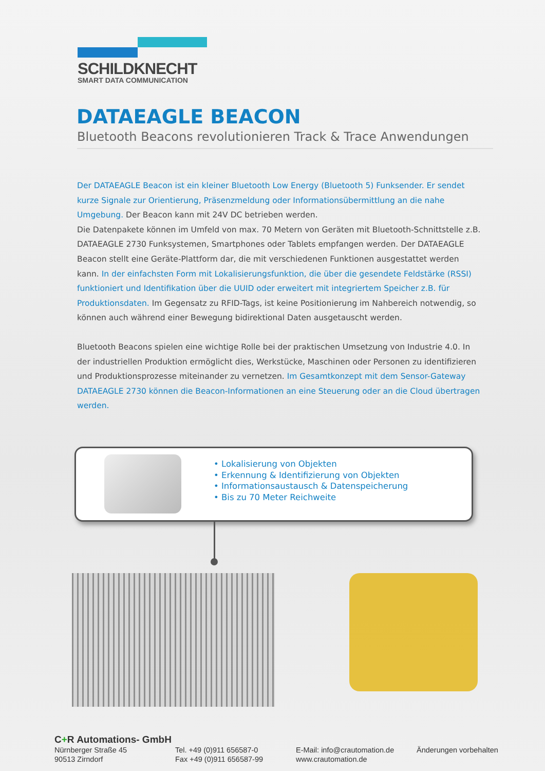SCHILDKNECHT
SMART DATA COMMUNICATION
DATAEAGLE BEACON
Bluetooth Beacons revolutionieren Track & Trace Anwendungen
Der DATAEAGLE Beacon ist ein kleiner Bluetooth Low Energy (Bluetooth 5) Funksender. Er sendet kurze Signale zur Orientierung, Präsenzmeldung oder Informationsübermittlung an die nahe Umgebung. Der Beacon kann mit 24V DC betrieben werden.
Die Datenpakete können im Umfeld von max. 70 Metern von Geräten mit Bluetooth-Schnittstelle z.B. DATAEAGLE 2730 Funksystemen, Smartphones oder Tablets empfangen werden. Der DATAEAGLE Beacon stellt eine Geräte-Plattform dar, die mit verschiedenen Funktionen ausgestattet werden kann. In der einfachsten Form mit Lokalisierungsfunktion, die über die gesendete Feldstärke (RSSI) funktioniert und Identifikation über die UUID oder erweitert mit integriertem Speicher z.B. für Produktionsdaten. Im Gegensatz zu RFID-Tags, ist keine Positionierung im Nahbereich notwendig, so können auch während einer Bewegung bidirektional Daten ausgetauscht werden.
Bluetooth Beacons spielen eine wichtige Rolle bei der praktischen Umsetzung von Industrie 4.0. In der industriellen Produktion ermöglicht dies, Werkstücke, Maschinen oder Personen zu identifizieren und Produktionsprozesse miteinander zu vernetzen. Im Gesamtkonzept mit dem Sensor-Gateway DATAEAGLE 2730 können die Beacon-Informationen an eine Steuerung oder an die Cloud übertragen werden.
• Lokalisierung von Objekten
• Erkennung & Identifizierung von Objekten
• Informationsaustausch & Datenspeicherung
• Bis zu 70 Meter Reichweite
C+R Automations- GmbH
Nürnberger Straße 45
90513 Zirndorf
Tel. +49 (0)911 656587-0
Fax +49 (0)911 656587-99
E-Mail: info@crautomation.de
www.crautomation.de
Änderungen vorbehalten